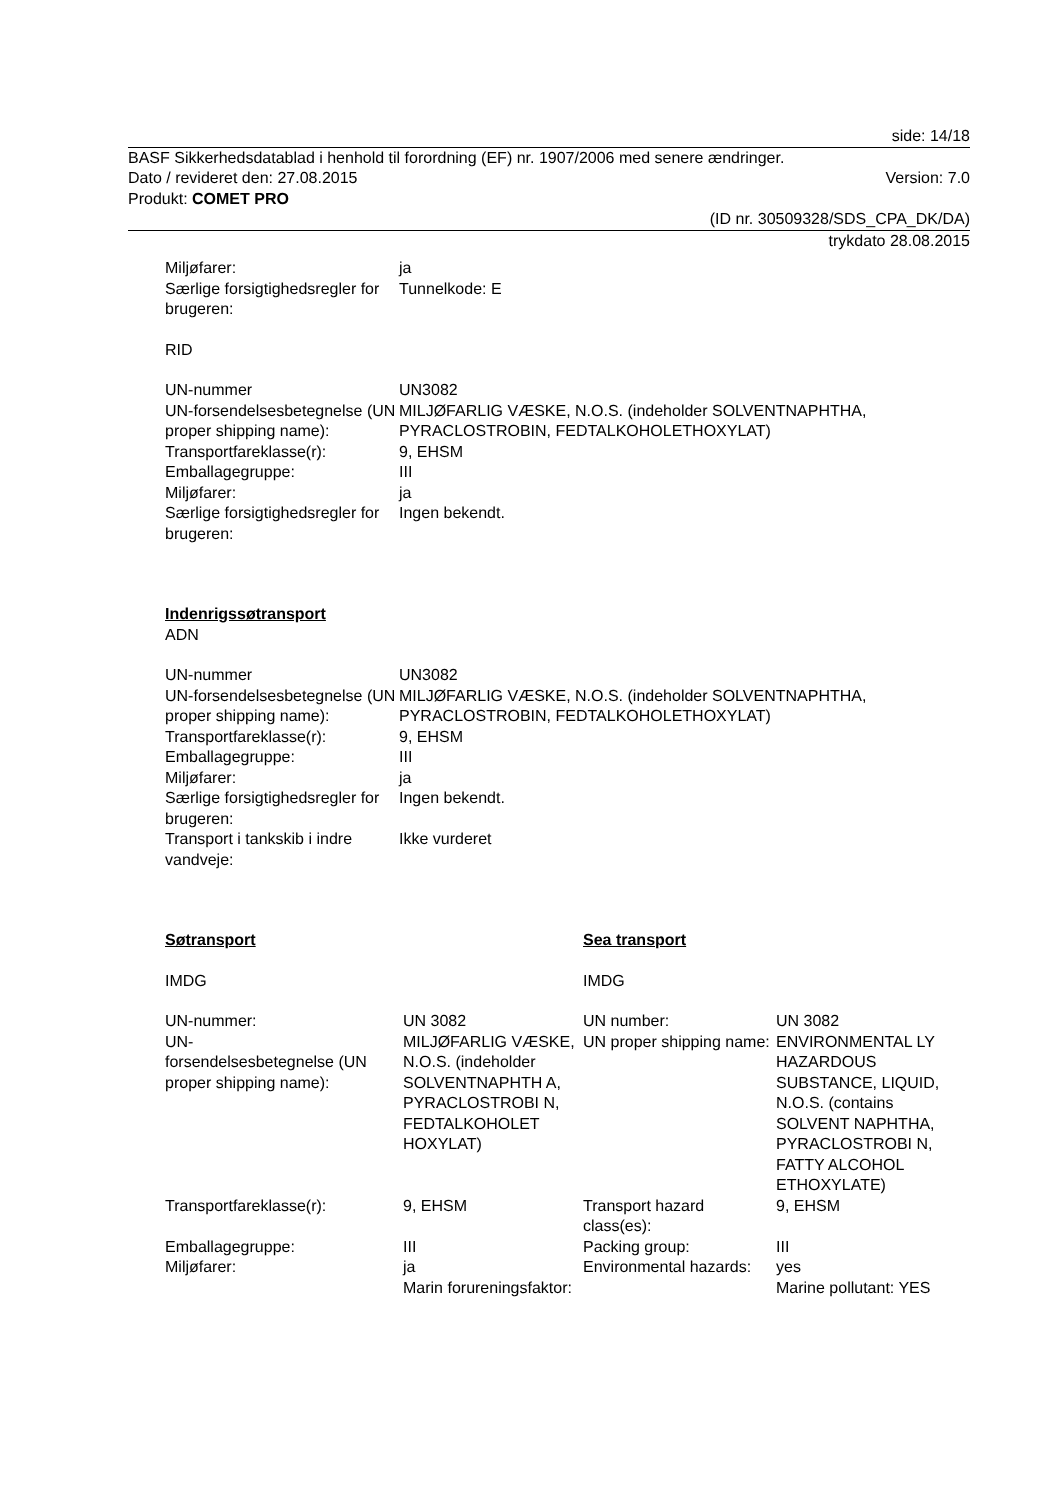side: 14/18
BASF Sikkerhedsdatablad i henhold til forordning (EF) nr. 1907/2006 med senere ændringer.
Dato / revideret den: 27.08.2015 Version: 7.0
Produkt: COMET PRO
(ID nr. 30509328/SDS_CPA_DK/DA)
trykdato 28.08.2015
| Miljøfarer: | ja |
| Særlige forsigtighedsregler for brugeren: | Tunnelkode: E |
RID
| UN-nummer | UN3082 |
| UN-forsendelsesbetegnelse (UN proper shipping name): | MILJØFARLIG VÆSKE, N.O.S. (indeholder SOLVENTNAPHTHA, PYRACLOSTROBIN, FEDTALKOHOLETHOXYLAT) |
| Transportfareklasse(r): | 9, EHSM |
| Emballagegruppe: | III |
| Miljøfarer: | ja |
| Særlige forsigtighedsregler for brugeren: | Ingen bekendt. |
Indenrigssøtransport
ADN
| UN-nummer | UN3082 |
| UN-forsendelsesbetegnelse (UN proper shipping name): | MILJØFARLIG VÆSKE, N.O.S. (indeholder SOLVENTNAPHTHA, PYRACLOSTROBIN, FEDTALKOHOLETHOXYLAT) |
| Transportfareklasse(r): | 9, EHSM |
| Emballagegruppe: | III |
| Miljøfarer: | ja |
| Særlige forsigtighedsregler for brugeren: | Ingen bekendt. |
| Transport i tankskib i indre vandveje: | Ikke vurderet |
| Søtransport | | Sea transport | |
| IMDG | | IMDG | |
| UN-nummer: | UN 3082 | UN number: | UN 3082 |
| UN- forsendelsesbetegnelse (UN proper shipping name): | MILJØFARLIG VÆSKE, N.O.S. (indeholder SOLVENTNAPHTH A, PYRACLOSTROBI N, FEDTALKOHOLET HOXYLAT) | UN proper shipping name: | ENVIRONMENTAL LY HAZARDOUS SUBSTANCE, LIQUID, N.O.S. (contains SOLVENT NAPHTHA, PYRACLOSTROBI N, FATTY ALCOHOL ETHOXYLATE) |
| Transportfareklasse(r): | 9, EHSM | Transport hazard class(es): | 9, EHSM |
| Emballagegruppe: | III | Packing group: | III |
| Miljøfarer: | ja Marin forureningsfaktor: | Environmental hazards: | yes Marine pollutant: YES |